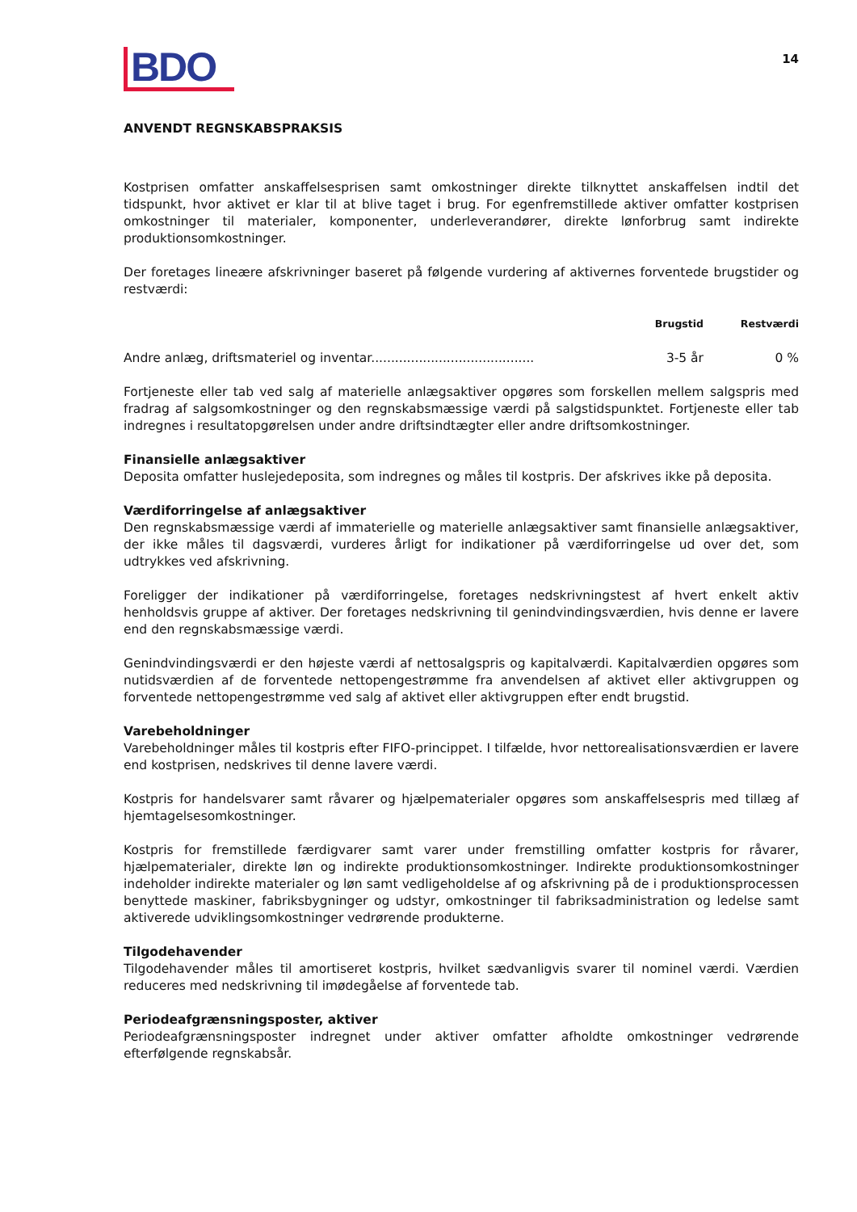BDO
14
ANVENDT REGNSKABSPRAKSIS
Kostprisen omfatter anskaffelsesprisen samt omkostninger direkte tilknyttet anskaffelsen indtil det tidspunkt, hvor aktivet er klar til at blive taget i brug. For egenfremstillede aktiver omfatter kostprisen omkostninger til materialer, komponenter, underleverandører, direkte lønforbrug samt indirekte produktionsomkostninger.
Der foretages lineære afskrivninger baseret på følgende vurdering af aktivernes forventede brugstider og restværdi:
| | Brugstid | Restværdi |
| --- | --- | --- |
| Andre anlæg, driftsmateriel og inventar......................................... | 3-5 år | 0 % |
Fortjeneste eller tab ved salg af materielle anlægsaktiver opgøres som forskellen mellem salgspris med fradrag af salgsomkostninger og den regnskabsmæssige værdi på salgstidspunktet. Fortjeneste eller tab indregnes i resultatopgørelsen under andre driftsindtægter eller andre driftsomkostninger.
Finansielle anlægsaktiver
Deposita omfatter huslejedeposita, som indregnes og måles til kostpris. Der afskrives ikke på deposita.
Værdiforringelse af anlægsaktiver
Den regnskabsmæssige værdi af immaterielle og materielle anlægsaktiver samt finansielle anlægsaktiver, der ikke måles til dagsværdi, vurderes årligt for indikationer på værdiforringelse ud over det, som udtrykkes ved afskrivning.
Foreligger der indikationer på værdiforringelse, foretages nedskrivningstest af hvert enkelt aktiv henholdsvis gruppe af aktiver. Der foretages nedskrivning til genindvindingsværdien, hvis denne er lavere end den regnskabsmæssige værdi.
Genindvindingsværdi er den højeste værdi af nettosalgspris og kapitalværdi. Kapitalværdien opgøres som nutidsværdien af de forventede nettopengestrømme fra anvendelsen af aktivet eller aktivgruppen og forventede nettopengestrømme ved salg af aktivet eller aktivgruppen efter endt brugstid.
Varebeholdninger
Varebeholdninger måles til kostpris efter FIFO-princippet. I tilfælde, hvor nettorealisationsværdien er lavere end kostprisen, nedskrives til denne lavere værdi.
Kostpris for handelsvarer samt råvarer og hjælpematerialer opgøres som anskaffelsespris med tillæg af hjemtagelsesomkostninger.
Kostpris for fremstillede færdigvarer samt varer under fremstilling omfatter kostpris for råvarer, hjælpematerialer, direkte løn og indirekte produktionsomkostninger. Indirekte produktionsomkostninger indeholder indirekte materialer og løn samt vedligeholdelse af og afskrivning på de i produktionsprocessen benyttede maskiner, fabriksbygninger og udstyr, omkostninger til fabriksadministration og ledelse samt aktiverede udviklingsomkostninger vedrørende produkterne.
Tilgodehavender
Tilgodehavender måles til amortiseret kostpris, hvilket sædvanligvis svarer til nominel værdi. Værdien reduceres med nedskrivning til imødegåelse af forventede tab.
Periodeafgrænsningsposter, aktiver
Periodeafgrænsningsposter indregnet under aktiver omfatter afholdte omkostninger vedrørende efterfølgende regnskabsår.